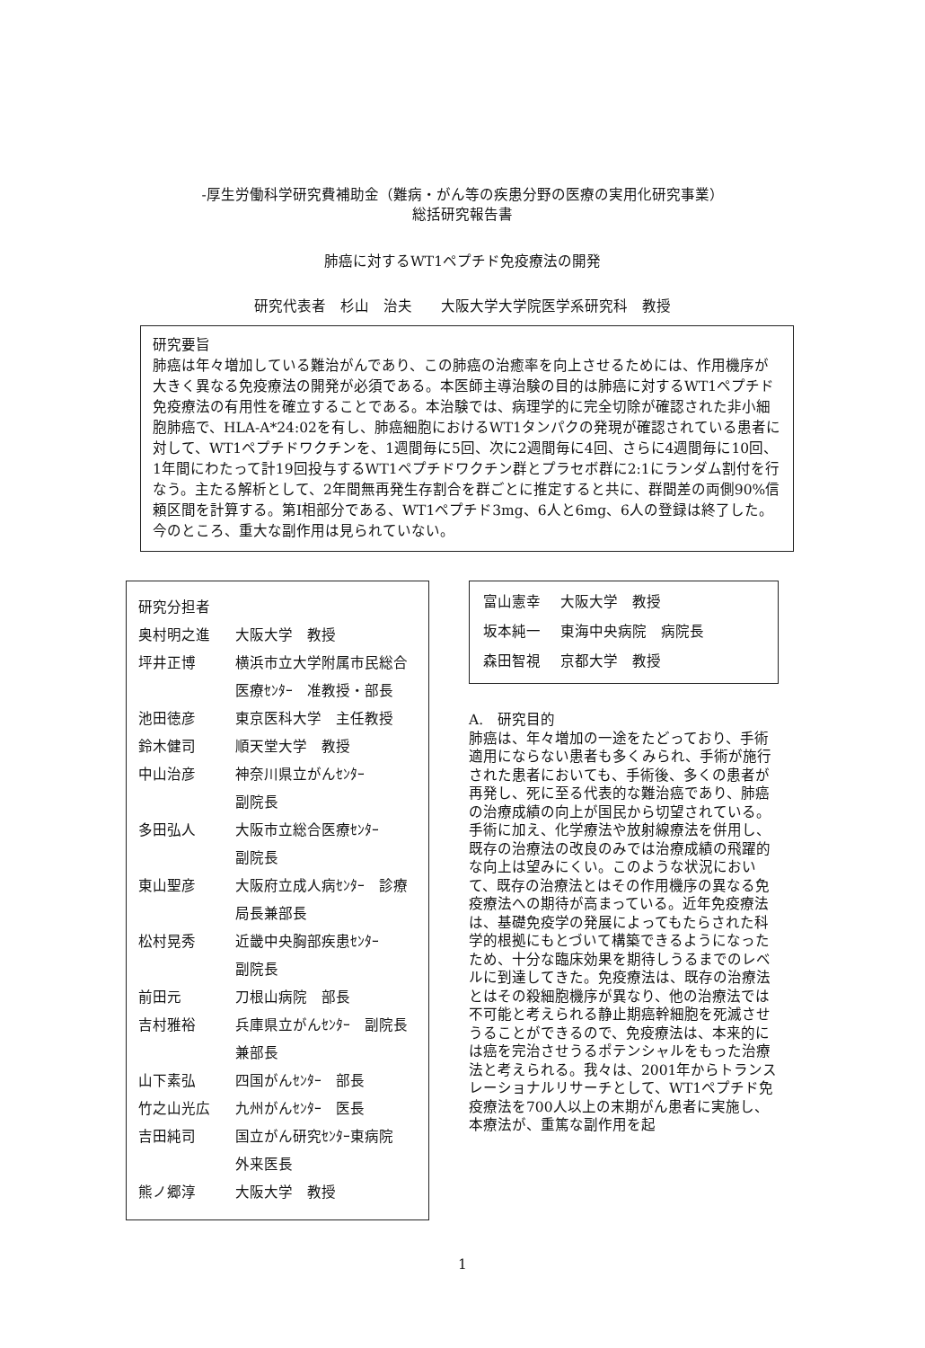-厚生労働科学研究費補助金（難病・がん等の疾患分野の医療の実用化研究事業）
総括研究報告書
肺癌に対するWT1ペプチド免疫療法の開発
研究代表者　杉山　治夫　　大阪大学大学院医学系研究科　教授
研究要旨
肺癌は年々増加している難治がんであり、この肺癌の治癒率を向上させるためには、作用機序が大きく異なる免疫療法の開発が必須である。本医師主導治験の目的は肺癌に対するWT1ペプチド免疫療法の有用性を確立することである。本治験では、病理学的に完全切除が確認された非小細胞肺癌で、HLA-A*24:02を有し、肺癌細胞におけるWT1タンパクの発現が確認されている患者に対して、WT1ペプチドワクチンを、1週間毎に5回、次に2週間毎に4回、さらに4週間毎に10回、1年間にわたって計19回投与するWT1ペプチドワクチン群とプラセボ群に2:1にランダム割付を行なう。主たる解析として、2年間無再発生存割合を群ごとに推定すると共に、群間差の両側90%信頼区間を計算する。第I相部分である、WT1ペプチド3mg、6人と6mg、6人の登録は終了した。今のところ、重大な副作用は見られていない。
研究分担者
| 奥村明之進 | 大阪大学 教授 |
| 坪井正博 | 横浜市立大学附属市民総合医療ｾﾝﾀｰ 准教授・部長 |
| 池田徳彦 | 東京医科大学 主任教授 |
| 鈴木健司 | 順天堂大学 教授 |
| 中山治彦 | 神奈川県立がんｾﾝﾀｰ 副院長 |
| 多田弘人 | 大阪市立総合医療ｾﾝﾀｰ 副院長 |
| 東山聖彦 | 大阪府立成人病ｾﾝﾀｰ 診療局長兼部長 |
| 松村晃秀 | 近畿中央胸部疾患ｾﾝﾀｰ 副院長 |
| 前田元 | 刀根山病院 部長 |
| 吉村雅裕 | 兵庫県立がんｾﾝﾀｰ 副院長兼部長 |
| 山下素弘 | 四国がんｾﾝﾀｰ 部長 |
| 竹之山光広 | 九州がんｾﾝﾀｰ 医長 |
| 吉田純司 | 国立がん研究ｾﾝﾀｰ東病院 外来医長 |
| 熊ノ郷淳 | 大阪大学 教授 |
| 富山憲幸 | 大阪大学 教授 |
| 坂本純一 | 東海中央病院 病院長 |
| 森田智視 | 京都大学 教授 |
A.　研究目的
肺癌は、年々増加の一途をたどっており、手術適用にならない患者も多くみられ、手術が施行された患者においても、手術後、多くの患者が再発し、死に至る代表的な難治癌であり、肺癌の治療成績の向上が国民から切望されている。手術に加え、化学療法や放射線療法を併用し、既存の治療法の改良のみでは治療成績の飛躍的な向上は望みにくい。このような状況において、既存の治療法とはその作用機序の異なる免疫療法への期待が高まっている。近年免疫療法は、基礎免疫学の発展によってもたらされた科学的根拠にもとづいて構築できるようになったため、十分な臨床効果を期待しうるまでのレベルに到達してきた。免疫療法は、既存の治療法とはその殺細胞機序が異なり、他の治療法では不可能と考えられる静止期癌幹細胞を死滅させうることができるので、免疫療法は、本来的には癌を完治させうるポテンシャルをもった治療法と考えられる。我々は、2001年からトランスレーショナルリサーチとして、WT1ペプチド免疫療法を700人以上の末期がん患者に実施し、本療法が、重篤な副作用を起
1